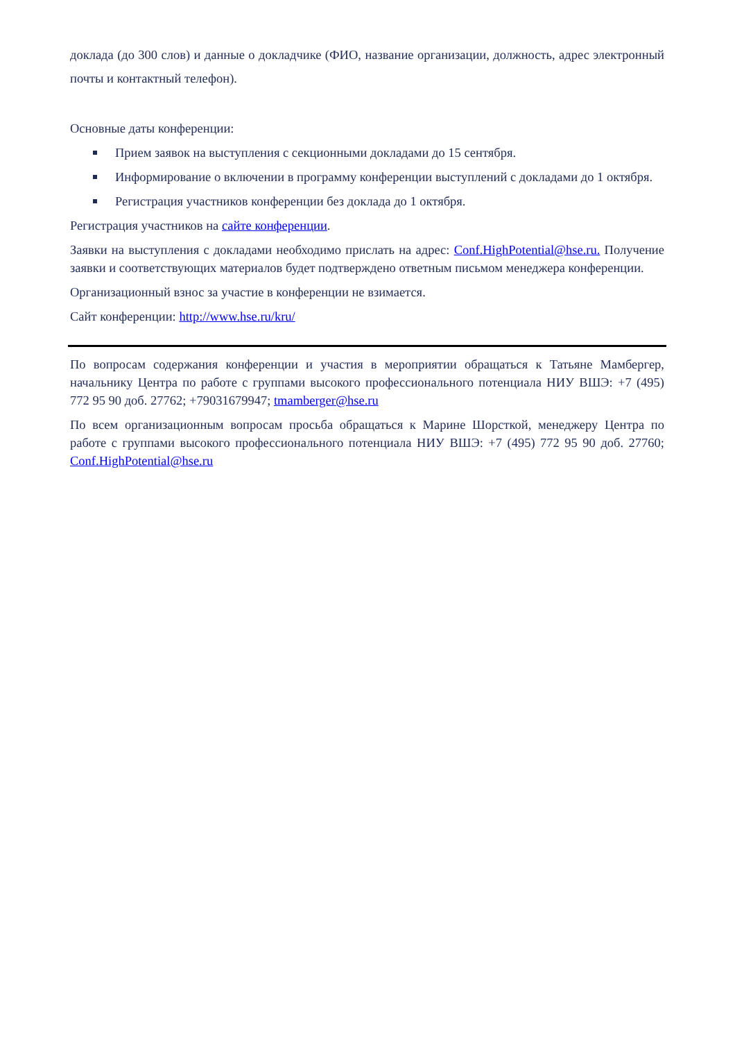доклада (до 300 слов) и данные о докладчике (ФИО, название организации, должность, адрес электронный почты и контактный телефон).
Основные даты конференции:
Прием заявок на выступления с секционными докладами до 15 сентября.
Информирование о включении в программу конференции выступлений с докладами до 1 октября.
Регистрация участников конференции без доклада до 1 октября.
Регистрация участников на сайте конференции.
Заявки на выступления с докладами необходимо прислать на адрес: Conf.HighPotential@hse.ru. Получение заявки и соответствующих материалов будет подтверждено ответным письмом менеджера конференции.
Организационный взнос за участие в конференции не взимается.
Сайт конференции: http://www.hse.ru/kru/
По вопросам содержания конференции и участия в мероприятии обращаться к Татьяне Мамбергер, начальнику Центра по работе с группами высокого профессионального потенциала НИУ ВШЭ: +7 (495) 772 95 90 доб. 27762; +79031679947; tmamberger@hse.ru
По всем организационным вопросам просьба обращаться к Марине Шорсткой, менеджеру Центра по работе с группами высокого профессионального потенциала НИУ ВШЭ: +7 (495) 772 95 90 доб. 27760; Conf.HighPotential@hse.ru